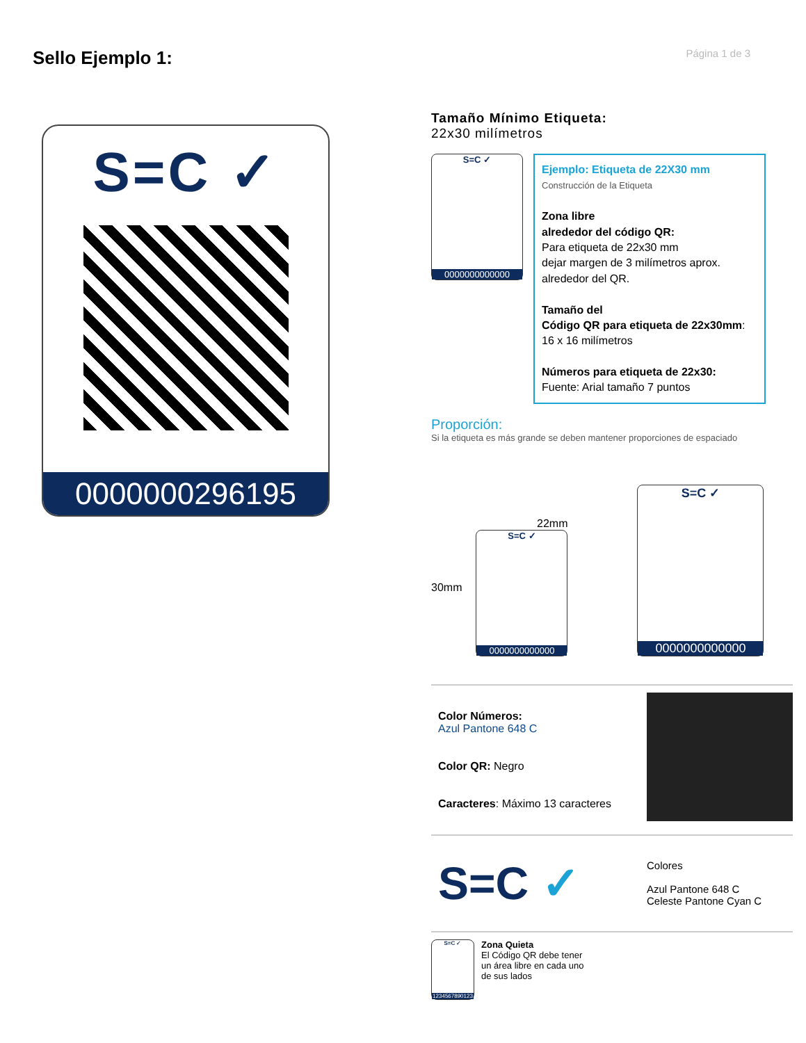Sello Ejemplo 1:
Página 1 de 3
S=C ✓
0000000296195
Tamaño Mínimo Etiqueta:
22x30 milímetros
S=C ✓ 0000000000000
Ejemplo: Etiqueta de 22X30 mm
Construcción de la Etiqueta
Zona libre
alrededor del código QR:
Para etiqueta de 22x30 mm
dejar margen de 3 milímetros aprox.
alrededor del QR.
Tamaño del
Código QR para etiqueta de 22x30mm:
16 x 16 milímetros
Números para etiqueta de 22x30:
Fuente: Arial tamaño 7 puntos
Proporción:
Si la etiqueta es más grande se deben mantener proporciones de espaciado
30mm
22mm
S=C ✓ 0000000000000
S=C ✓ 0000000000000
Color Números:
Azul Pantone 648 C
Color QR: Negro
Caracteres: Máximo 13 caracteres
S=C ✓
Colores
Azul Pantone 648 C
Celeste Pantone Cyan C
S=C ✓ 1234567890123
Zona Quieta
El Código QR debe tener
un área libre en cada uno
de sus lados